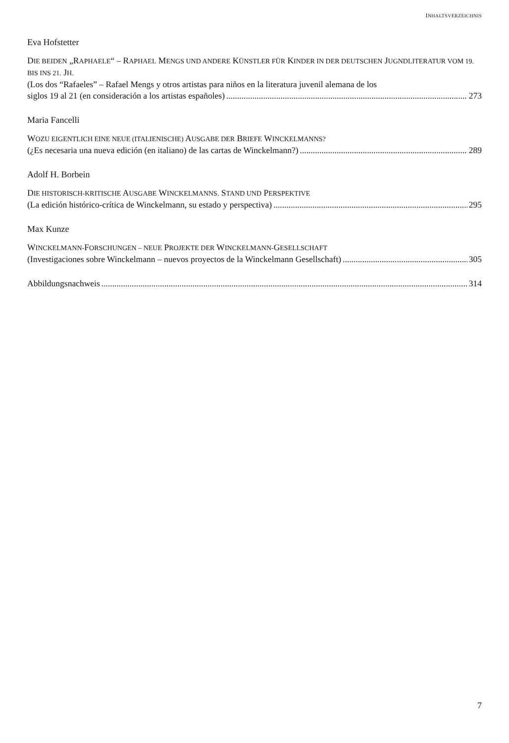INHALTSVERZEICHNIS
Eva Hofstetter
DIE BEIDEN „RAPHAELE“ – RAPHAEL MENGS UND ANDERE KÜNSTLER FÜR KINDER IN DER DEUTSCHEN JUGNDLITERATUR VOM 19. BIS INS 21. JH.
(Los dos “Rafaeles” – Rafael Mengs y otros artistas para niños en la literatura juvenil alemana de los
siglos 19 al 21 (en consideración a los artistas españoles) 273
Maria Fancelli
WOZU EIGENTLICH EINE NEUE (ITALIENISCHE) AUSGABE DER BRIEFE WINCKELMANNS?
(¿Es necesaria una nueva edición (en italiano) de las cartas de Winckelmann?) 289
Adolf H. Borbein
DIE HISTORISCH-KRITISCHE AUSGABE WINCKELMANNS. STAND UND PERSPEKTIVE
(La edición histórico-crítica de Winckelmann, su estado y perspectiva) 295
Max Kunze
WINCKELMANN-FORSCHUNGEN – NEUE PROJEKTE DER WINCKELMANN-GESELLSCHAFT
(Investigaciones sobre Winckelmann – nuevos proyectos de la Winckelmann Gesellschaft) 305
Abbildungsnachweis 314
7